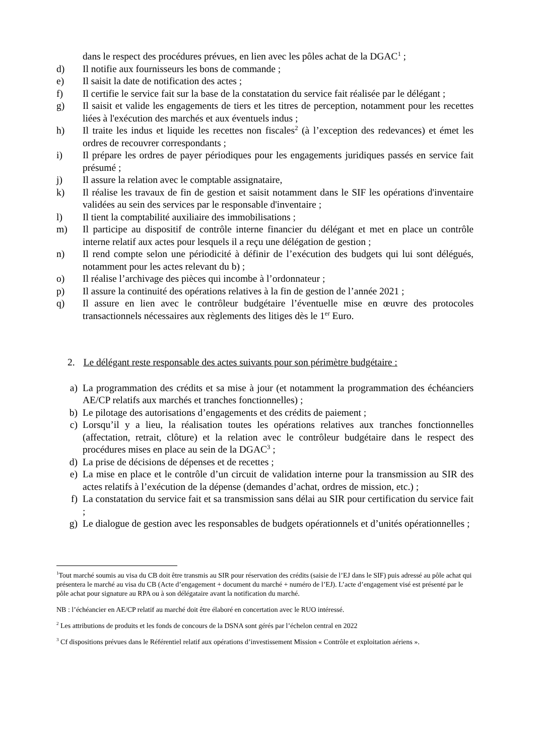dans le respect des procédures prévues, en lien avec les pôles achat de la DGAC<sup>1</sup> ;
d) Il notifie aux fournisseurs les bons de commande ;
e) Il saisit la date de notification des actes ;
f) Il certifie le service fait sur la base de la constatation du service fait réalisée par le délégant ;
g) Il saisit et valide les engagements de tiers et les titres de perception, notamment pour les recettes liées à l'exécution des marchés et aux éventuels indus ;
h) Il traite les indus et liquide les recettes non fiscales<sup>2</sup> (à l’exception des redevances) et émet les ordres de recouvrer correspondants ;
i) Il prépare les ordres de payer périodiques pour les engagements juridiques passés en service fait présumé ;
j) Il assure la relation avec le comptable assignataire,
k) Il réalise les travaux de fin de gestion et saisit notamment dans le SIF les opérations d'inventaire validées au sein des services par le responsable d'inventaire ;
l) Il tient la comptabilité auxiliaire des immobilisations ;
m) Il participe au dispositif de contrôle interne financier du délégant et met en place un contrôle interne relatif aux actes pour lesquels il a reçu une délégation de gestion ;
n) Il rend compte selon une périodicité à définir de l’exécution des budgets qui lui sont délégués, notamment pour les actes relevant du b) ;
o) Il réalise l’archivage des pièces qui incombe à l’ordonnateur ;
p) Il assure la continuité des opérations relatives à la fin de gestion de l’année 2021 ;
q) Il assure en lien avec le contrôleur budgétaire l’éventuelle mise en œuvre des protocoles transactionnels nécessaires aux règlements des litiges dès le 1<sup>er</sup> Euro.
2. Le délégant reste responsable des actes suivants pour son périmètre budgétaire :
a) La programmation des crédits et sa mise à jour (et notamment la programmation des échéanciers AE/CP relatifs aux marchés et tranches fonctionnelles) ;
b) Le pilotage des autorisations d’engagements et des crédits de paiement ;
c) Lorsqu’il y a lieu, la réalisation toutes les opérations relatives aux tranches fonctionnelles (affectation, retrait, clôture) et la relation avec le contrôleur budgétaire dans le respect des procédures mises en place au sein de la DGAC<sup>3</sup> ;
d) La prise de décisions de dépenses et de recettes ;
e) La mise en place et le contrôle d’un circuit de validation interne pour la transmission au SIR des actes relatifs à l’exécution de la dépense (demandes d’achat, ordres de mission, etc.) ;
f) La constatation du service fait et sa transmission sans délai au SIR pour certification du service fait ;
g) Le dialogue de gestion avec les responsables de budgets opérationnels et d’unités opérationnelles ;
<sup>1</sup> Tout marché soumis au visa du CB doit être transmis au SIR pour réservation des crédits (saisie de l’EJ dans le SIF) puis adressé au pôle achat qui présentera le marché au visa du CB (Acte d’engagement + document du marché + numéro de l’EJ). L’acte d’engagement visé est présenté par le pôle achat pour signature au RPA ou à son délégataire avant la notification du marché.
NB : l’échéancier en AE/CP relatif au marché doit être élaboré en concertation avec le RUO intéressé.
<sup>2</sup> Les attributions de produits et les fonds de concours de la DSNA sont gérés par l’échelon central en 2022
<sup>3</sup> Cf dispositions prévues dans le Référentiel relatif aux opérations d’investissement Mission « Contrôle et exploitation aériens ».